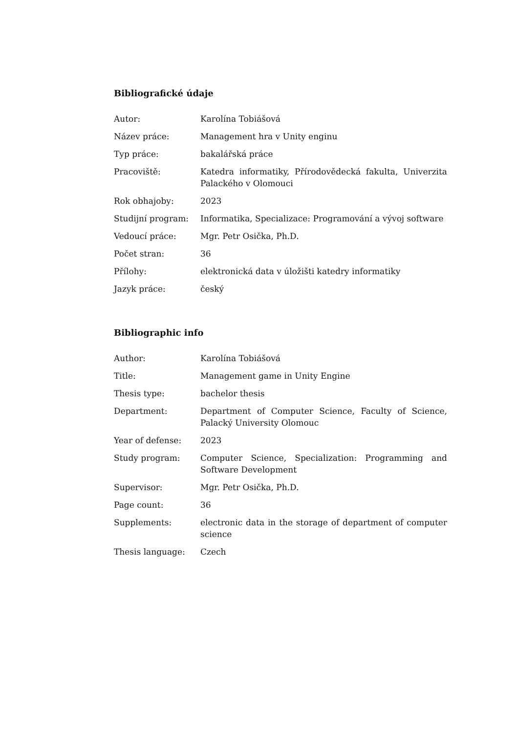Bibliografické údaje
| Autor: | Karolína Tobiášová |
| Název práce: | Management hra v Unity enginu |
| Typ práce: | bakalářská práce |
| Pracoviště: | Katedra informatiky, Přírodovědecká fakulta, Univerzita Palackého v Olomouci |
| Rok obhajoby: | 2023 |
| Studijní program: | Informatika, Specializace: Programování a vývoj software |
| Vedoucí práce: | Mgr. Petr Osička, Ph.D. |
| Počet stran: | 36 |
| Přílohy: | elektronická data v úložišti katedry informatiky |
| Jazyk práce: | český |
Bibliographic info
| Author: | Karolína Tobiášová |
| Title: | Management game in Unity Engine |
| Thesis type: | bachelor thesis |
| Department: | Department of Computer Science, Faculty of Science, Palacký University Olomouc |
| Year of defense: | 2023 |
| Study program: | Computer Science, Specialization: Programming and Software Development |
| Supervisor: | Mgr. Petr Osička, Ph.D. |
| Page count: | 36 |
| Supplements: | electronic data in the storage of department of computer science |
| Thesis language: | Czech |